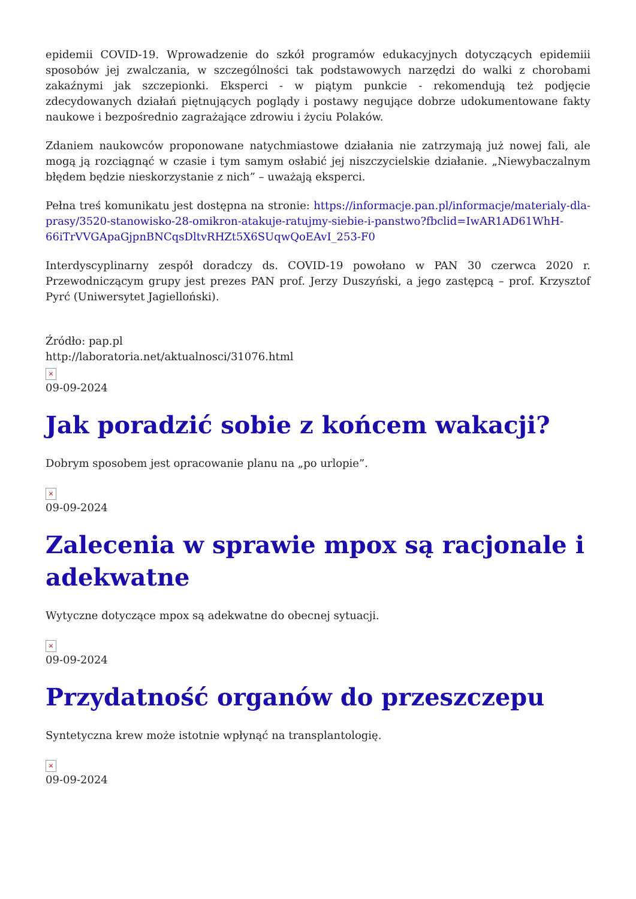epidemii COVID-19. Wprowadzenie do szkół programów edukacyjnych dotyczących epidemiii sposobów jej zwalczania, w szczególności tak podstawowych narzędzi do walki z chorobami zakaźnymi jak szczepionki. Eksperci - w piątym punkcie - rekomendują też podjęcie zdecydowanych działań piętnujących poglądy i postawy negujące dobrze udokumentowane fakty naukowe i bezpośrednio zagrażające zdrowiu i życiu Polaków.
Zdaniem naukowców proponowane natychmiastowe działania nie zatrzymają już nowej fali, ale mogą ją rozciągnąć w czasie i tym samym osłabić jej niszczycielskie działanie. „Niewybaczalnym błędem będzie nieskorzystanie z nich” – uważają eksperci.
Pełna treś komunikatu jest dostępna na stronie: https://informacje.pan.pl/informacje/materialy-dla-prasy/3520-stanowisko-28-omikron-atakuje-ratujmy-siebie-i-panstwo?fbclid=IwAR1AD61WhH-66iTrVVGApaGjpnBNCqsDltvRHZt5X6SUqwQoEAvI_253-F0
Interdyscyplinarny zespół doradczy ds. COVID-19 powołano w PAN 30 czerwca 2020 r. Przewodniczącym grupy jest prezes PAN prof. Jerzy Duszyński, a jego zastępcą – prof. Krzysztof Pyrć (Uniwersytet Jagielloński).
Źródło: pap.pl
http://laboratoria.net/aktualnosci/31076.html
×
09-09-2024
Jak poradzić sobie z końcem wakacji?
Dobrym sposobem jest opracowanie planu na „po urlopie”.
×
09-09-2024
Zalecenia w sprawie mpox są racjonale i adekwatne
Wytyczne dotyczące mpox są adekwatne do obecnej sytuacji.
×
09-09-2024
Przydatność organów do przeszczepu
Syntetyczna krew może istotnie wpłynąć na transplantologię.
×
09-09-2024